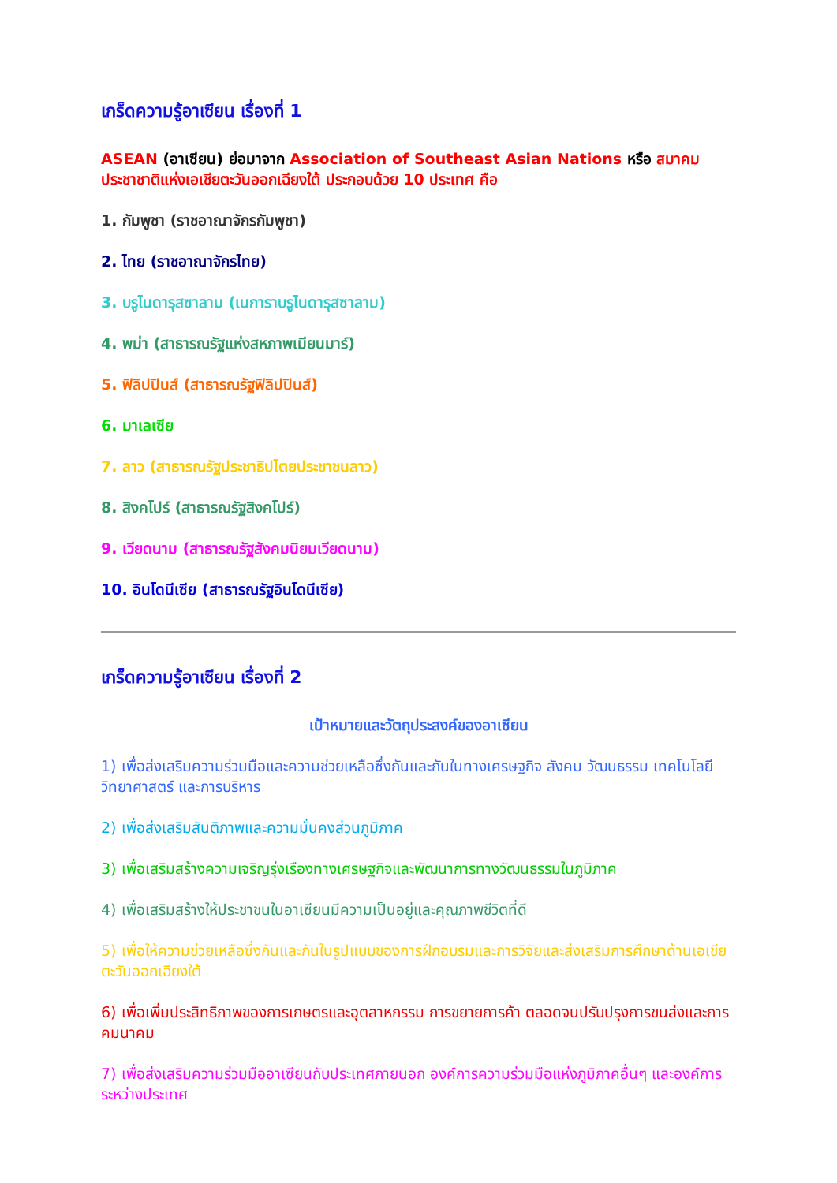เกร็ดความรู้อาเซียน เรื่องที่ 1
ASEAN (อาเซียน) ย่อมาจาก Association of Southeast Asian Nations หรือ สมาคมประชาชาติแห่งเอเชียตะวันออกเฉียงใต้ ประกอบด้วย 10 ประเทศ คือ
1. กัมพูชา (ราชอาณาจักรกัมพูชา)
2. ไทย (ราชอาณาจักรไทย)
3. บรูไนดารุสซาลาม (เนการาบรูไนดารุสซาลาม)
4. พม่า (สาธารณรัฐแห่งสหภาพเมียนมาร์)
5. ฟิลิปปินส์ (สาธารณรัฐฟิลิปปินส์)
6. มาเลเซีย
7. ลาว (สาธารณรัฐประชาธิปไตยประชาชนลาว)
8. สิงคโปร์ (สาธารณรัฐสิงคโปร์)
9. เวียดนาม (สาธารณรัฐสังคมนิยมเวียดนาม)
10. อินโดนีเซีย (สาธารณรัฐอินโดนีเซีย)
เกร็ดความรู้อาเซียน เรื่องที่ 2
เป้าหมายและวัตถุประสงค์ของอาเซียน
1) เพื่อส่งเสริมความร่วมมือและความช่วยเหลือซึ่งกันและกันในทางเศรษฐกิจ สังคม วัฒนธรรม เทคโนโลยี วิทยาศาสตร์ และการบริหาร
2) เพื่อส่งเสริมสันติภาพและความมั่นคงส่วนภูมิภาค
3) เพื่อเสริมสร้างความเจริญรุ่งเรืองทางเศรษฐกิจและพัฒนาการทางวัฒนธรรมในภูมิภาค
4) เพื่อเสริมสร้างให้ประชาชนในอาเซียนมีความเป็นอยู่และคุณภาพชีวิตที่ดี
5) เพื่อให้ความช่วยเหลือซึ่งกันและกันในรูปแบบของการฝึกอบรมและการวิจัยและส่งเสริมการศึกษาด้านเอเชียตะวันออกเฉียงใต้
6) เพื่อเพิ่มประสิทธิภาพของการเกษตรและอุตสาหกรรม การขยายการค้า ตลอดจนปรับปรุงการขนส่งและการคมนาคม
7) เพื่อส่งเสริมความร่วมมืออาเซียนกับประเทศภายนอก องค์การความร่วมมือแห่งภูมิภาคอื่นๆ และองค์การระหว่างประเทศ